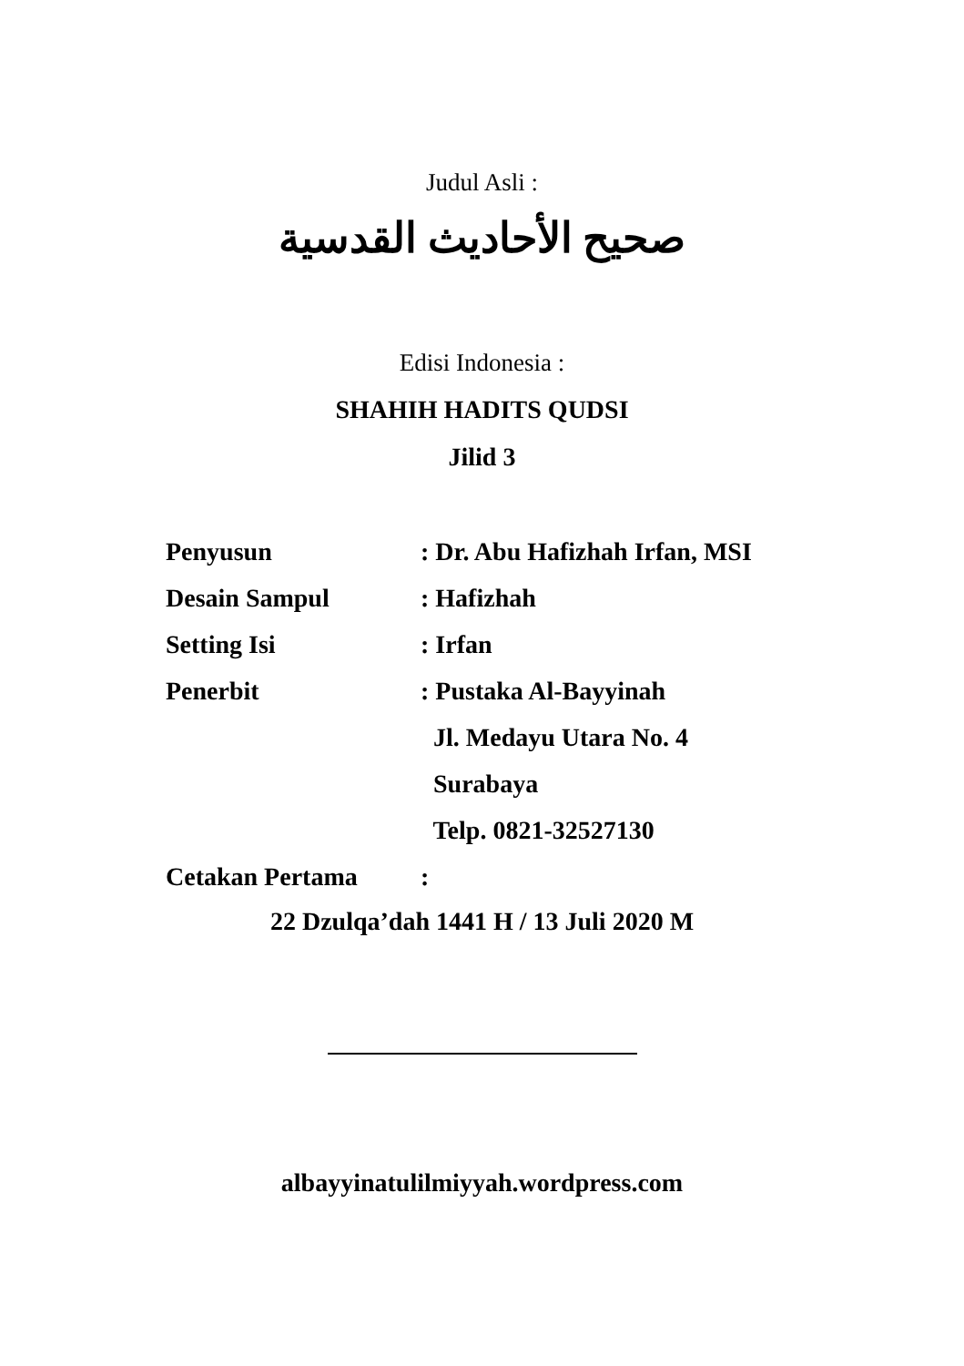Judul Asli :
صحيح الأحاديث القدسية
Edisi Indonesia :
SHAHIH HADITS QUDSI
Jilid 3
Penyusun: Dr. Abu Hafizhah Irfan, MSI
Desain Sampul: Hafizhah
Setting Isi: Irfan
Penerbit: Pustaka Al-Bayyinah
Jl. Medayu Utara No. 4
Surabaya
Telp. 0821-32527130
Cetakan Pertama:
22 Dzulqa’dah 1441 H / 13 Juli 2020 M
albayyinatulilmiyyah.wordpress.com